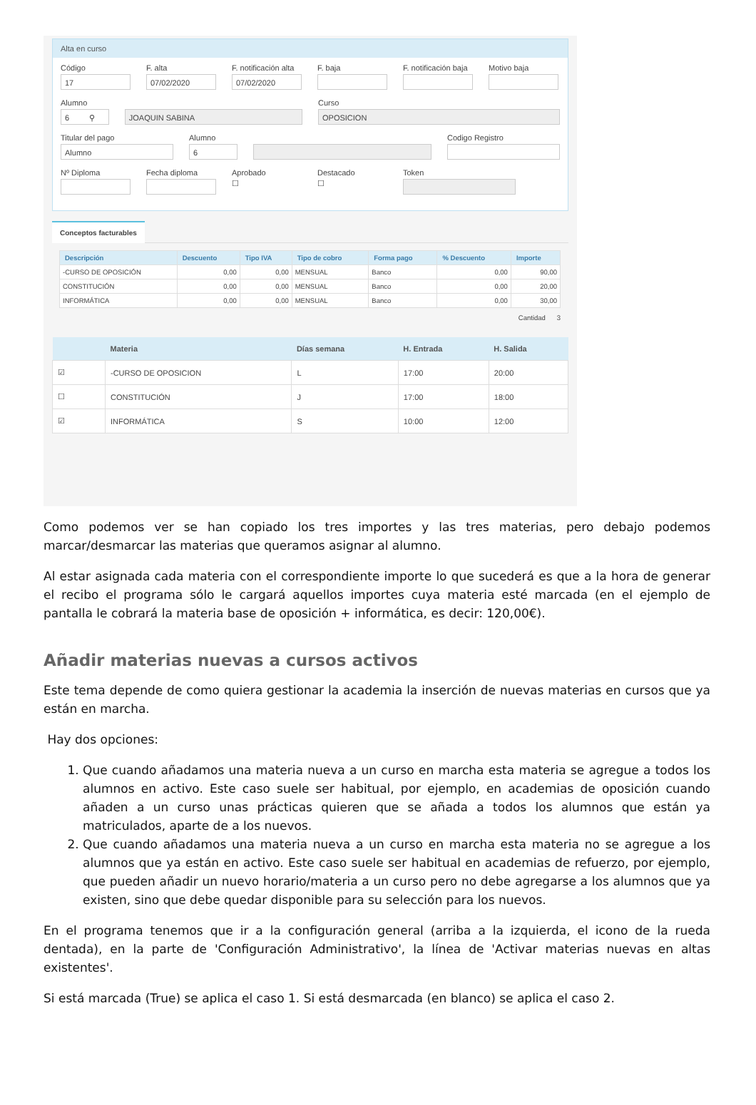Alta en curso
Código
17
F. alta
07/02/2020
F. notificación alta
07/02/2020
F. baja F. notificación baja
Motivo baja
Alumno
6 ⚲
JOAQUIN SABINA
Curso
OPOSICION
Titular del pago
Alumno
Alumno
6
Codigo Registro
Nº Diploma Fecha diploma Aprobado
☐
Destacado
☐
Token
Conceptos facturables
| Descripción | Descuento | Tipo IVA | Tipo de cobro | Forma pago | % Descuento | Importe |
| --- | --- | --- | --- | --- | --- | --- |
| -CURSO DE OPOSICIÓN | 0,00 | 0,00 | MENSUAL | Banco | 0,00 | 90,00 |
| CONSTITUCIÓN | 0,00 | 0,00 | MENSUAL | Banco | 0,00 | 20,00 |
| INFORMÁTICA | 0,00 | 0,00 | MENSUAL | Banco | 0,00 | 30,00 |
Cantidad 3
| | Materia | Días semana | H. Entrada | H. Salida |
| --- | --- | --- | --- | --- |
| ☑ | -CURSO DE OPOSICION | L | 17:00 | 20:00 |
| ☐ | CONSTITUCIÓN | J | 17:00 | 18:00 |
| ☑ | INFORMÁTICA | S | 10:00 | 12:00 |
Como podemos ver se han copiado los tres importes y las tres materias, pero debajo podemos marcar/desmarcar las materias que queramos asignar al alumno.
Al estar asignada cada materia con el correspondiente importe lo que sucederá es que a la hora de generar el recibo el programa sólo le cargará aquellos importes cuya materia esté marcada (en el ejemplo de pantalla le cobrará la materia base de oposición + informática, es decir: 120,00€).
Añadir materias nuevas a cursos activos
Este tema depende de como quiera gestionar la academia la inserción de nuevas materias en cursos que ya están en marcha.
Hay dos opciones:
1. Que cuando añadamos una materia nueva a un curso en marcha esta materia se agregue a todos los alumnos en activo. Este caso suele ser habitual, por ejemplo, en academias de oposición cuando añaden a un curso unas prácticas quieren que se añada a todos los alumnos que están ya matriculados, aparte de a los nuevos.
2. Que cuando añadamos una materia nueva a un curso en marcha esta materia no se agregue a los alumnos que ya están en activo. Este caso suele ser habitual en academias de refuerzo, por ejemplo, que pueden añadir un nuevo horario/materia a un curso pero no debe agregarse a los alumnos que ya existen, sino que debe quedar disponible para su selección para los nuevos.
En el programa tenemos que ir a la configuración general (arriba a la izquierda, el icono de la rueda dentada), en la parte de 'Configuración Administrativo', la línea de 'Activar materias nuevas en altas existentes'.
Si está marcada (True) se aplica el caso 1. Si está desmarcada (en blanco) se aplica el caso 2.